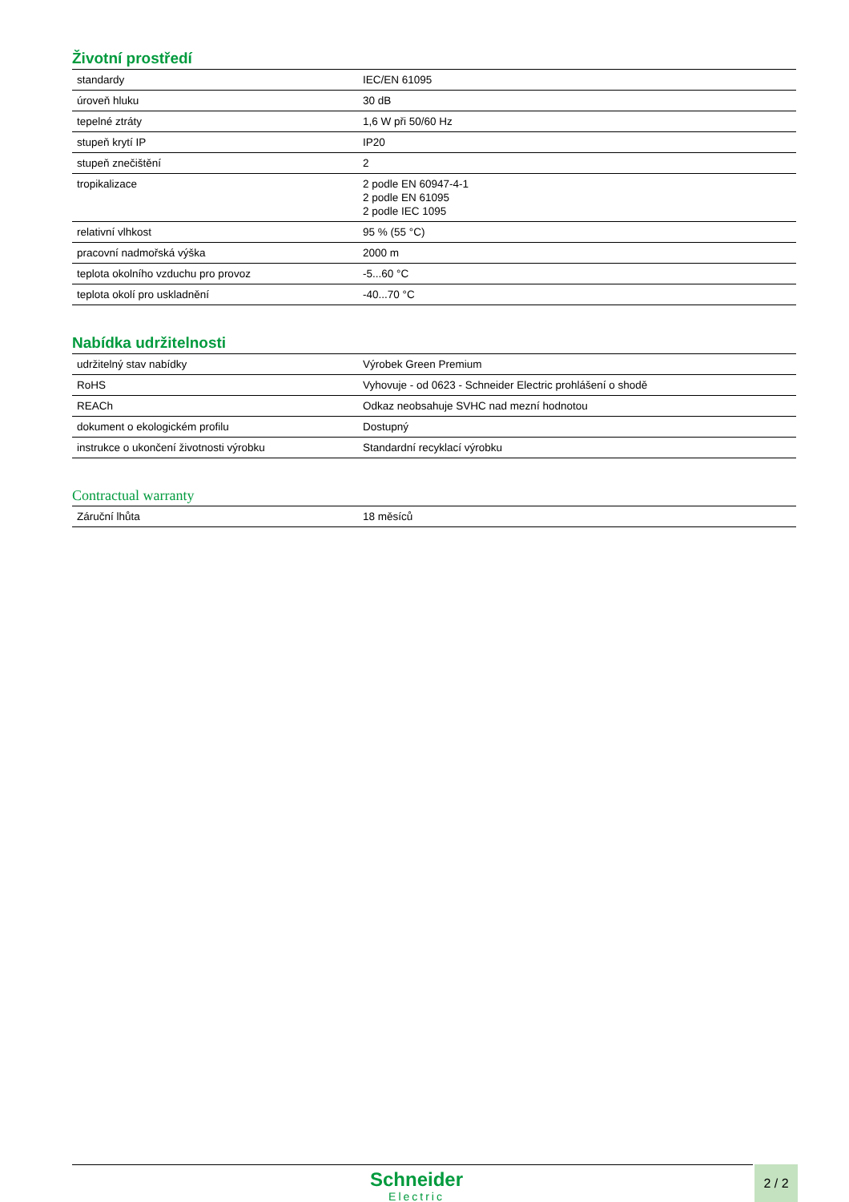Životní prostředí
| standardy | IEC/EN 61095 |
| úroveň hluku | 30 dB |
| tepelné ztráty | 1,6 W při 50/60 Hz |
| stupeň krytí IP | IP20 |
| stupeň znečištění | 2 |
| tropikalizace | 2 podle EN 60947-4-1 2 podle EN 61095 2 podle IEC 1095 |
| relativní vlhkost | 95 % (55 °C) |
| pracovní nadmořská výška | 2000 m |
| teplota okolního vzduchu pro provoz | -5...60 °C |
| teplota okolí pro uskladnění | -40...70 °C |
Nabídka udržitelnosti
| udržitelný stav nabídky | Výrobek Green Premium |
| RoHS | Vyhovuje - od 0623 - Schneider Electric prohlášení o shodě |
| REACh | Odkaz neobsahuje SVHC nad mezní hodnotou |
| dokument o ekologickém profilu | Dostupný |
| instrukce o ukončení životnosti výrobku | Standardní recyklací výrobku |
Contractual warranty
| Záruční lhůta | 18 měsíců |
Schneider
Electric
2 / 2